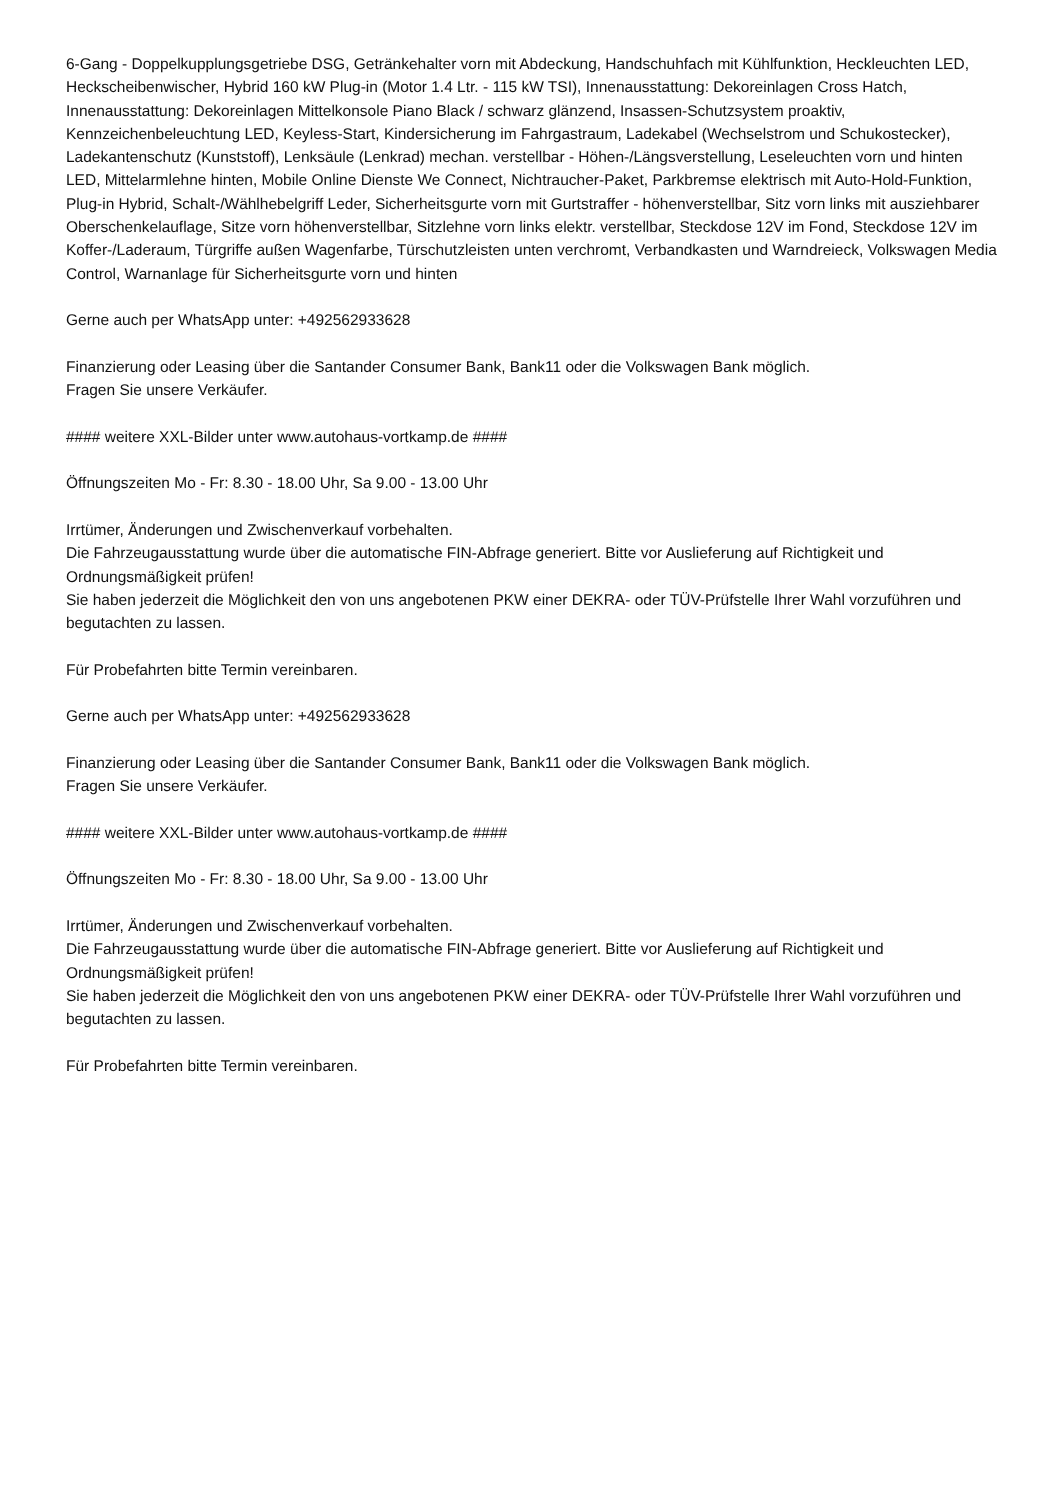6-Gang - Doppelkupplungsgetriebe DSG, Getränkehalter vorn mit Abdeckung, Handschuhfach mit Kühlfunktion, Heckleuchten LED, Heckscheibenwischer, Hybrid 160 kW Plug-in (Motor 1.4 Ltr. - 115 kW TSI), Innenausstattung: Dekoreinlagen Cross Hatch, Innenausstattung: Dekoreinlagen Mittelkonsole Piano Black / schwarz glänzend, Insassen-Schutzsystem proaktiv, Kennzeichenbeleuchtung LED, Keyless-Start, Kindersicherung im Fahrgastraum, Ladekabel (Wechselstrom und Schukostecker), Ladekantenschutz (Kunststoff), Lenksäule (Lenkrad) mechan. verstellbar - Höhen-/Längsverstellung, Leseleuchten vorn und hinten LED, Mittelarmlehne hinten, Mobile Online Dienste We Connect, Nichtraucher-Paket, Parkbremse elektrisch mit Auto-Hold-Funktion, Plug-in Hybrid, Schalt-/Wählhebelgriff Leder, Sicherheitsgurte vorn mit Gurtstraffer - höhenverstellbar, Sitz vorn links mit ausziehbarer Oberschenkelauflage, Sitze vorn höhenverstellbar, Sitzlehne vorn links elektr. verstellbar, Steckdose 12V im Fond, Steckdose 12V im Koffer-/Laderaum, Türgriffe außen Wagenfarbe, Türschutzleisten unten verchromt, Verbandkasten und Warndreieck, Volkswagen Media Control, Warnanlage für Sicherheitsgurte vorn und hinten
Gerne auch per WhatsApp unter: +492562933628
Finanzierung oder Leasing über die Santander Consumer Bank, Bank11 oder die Volkswagen Bank möglich.
Fragen Sie unsere Verkäufer.
#### weitere XXL-Bilder unter www.autohaus-vortkamp.de ####
Öffnungszeiten Mo - Fr: 8.30 - 18.00 Uhr, Sa 9.00 - 13.00 Uhr
Irrtümer, Änderungen und Zwischenverkauf vorbehalten.
Die Fahrzeugausstattung wurde über die automatische FIN-Abfrage generiert. Bitte vor Auslieferung auf Richtigkeit und Ordnungsmäßigkeit prüfen!
Sie haben jederzeit die Möglichkeit den von uns angebotenen PKW einer DEKRA- oder TÜV-Prüfstelle Ihrer Wahl vorzuführen und begutachten zu lassen.
Für Probefahrten bitte Termin vereinbaren.
Gerne auch per WhatsApp unter: +492562933628
Finanzierung oder Leasing über die Santander Consumer Bank, Bank11 oder die Volkswagen Bank möglich.
Fragen Sie unsere Verkäufer.
#### weitere XXL-Bilder unter www.autohaus-vortkamp.de ####
Öffnungszeiten Mo - Fr: 8.30 - 18.00 Uhr, Sa 9.00 - 13.00 Uhr
Irrtümer, Änderungen und Zwischenverkauf vorbehalten.
Die Fahrzeugausstattung wurde über die automatische FIN-Abfrage generiert. Bitte vor Auslieferung auf Richtigkeit und Ordnungsmäßigkeit prüfen!
Sie haben jederzeit die Möglichkeit den von uns angebotenen PKW einer DEKRA- oder TÜV-Prüfstelle Ihrer Wahl vorzuführen und begutachten zu lassen.
Für Probefahrten bitte Termin vereinbaren.